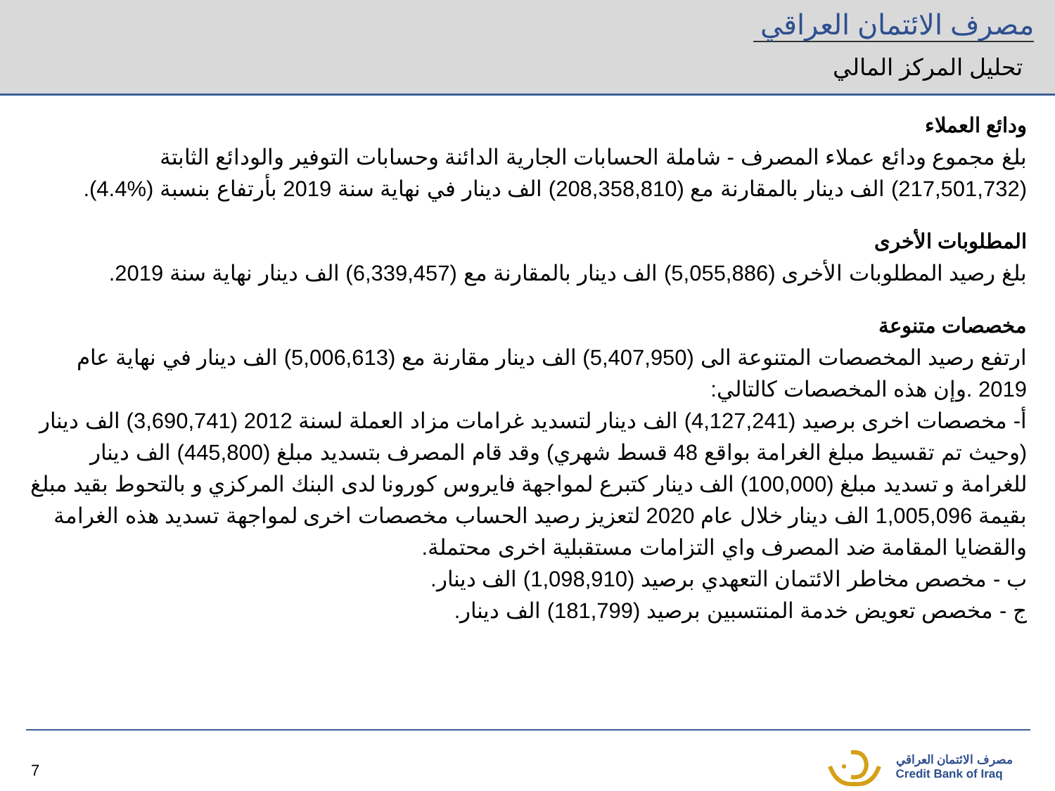مصرف الائتمان العراقي
تحليل المركز المالي
ودائع العملاء
بلغ مجموع ودائع عملاء المصرف - شاملة الحسابات الجارية الدائنة وحسابات التوفير والودائع الثابتة (217,501,732) الف دينار بالمقارنة مع (208,358,810) الف دينار في نهاية سنة 2019 بأرتفاع بنسبة (%4.4).
المطلوبات الأخرى
بلغ رصيد المطلوبات الأخرى (5,055,886) الف دينار بالمقارنة مع (6,339,457) الف دينار نهاية سنة 2019.
مخصصات متنوعة
ارتفع رصيد المخصصات المتنوعة الى (5,407,950) الف دينار مقارنة مع (5,006,613) الف دينار في نهاية عام 2019 .وإن هذه المخصصات كالتالي:
أ- مخصصات اخرى برصيد (4,127,241) الف دينار لتسديد غرامات مزاد العملة لسنة 2012 (3,690,741) الف دينار (وحيث تم تقسيط مبلغ الغرامة بواقع 48 قسط شهري) وقد قام المصرف بتسديد مبلغ (445,800) الف دينار للغرامة و تسديد مبلغ (100,000) الف دينار كتبرع لمواجهة فايروس كورونا لدى البنك المركزي و بالتحوط بقيد مبلغ بقيمة 1,005,096 الف دينار خلال عام 2020 لتعزيز رصيد الحساب مخصصات اخرى لمواجهة تسديد هذه الغرامة والقضايا المقامة ضد المصرف واي التزامات مستقبلية اخرى محتملة.
ب - مخصص مخاطر الائتمان التعهدي برصيد (1,098,910) الف دينار.
ج - مخصص تعويض خدمة المنتسبين برصيد (181,799) الف دينار.
7
مصرف الائتمان العراقي
Credit Bank of Iraq